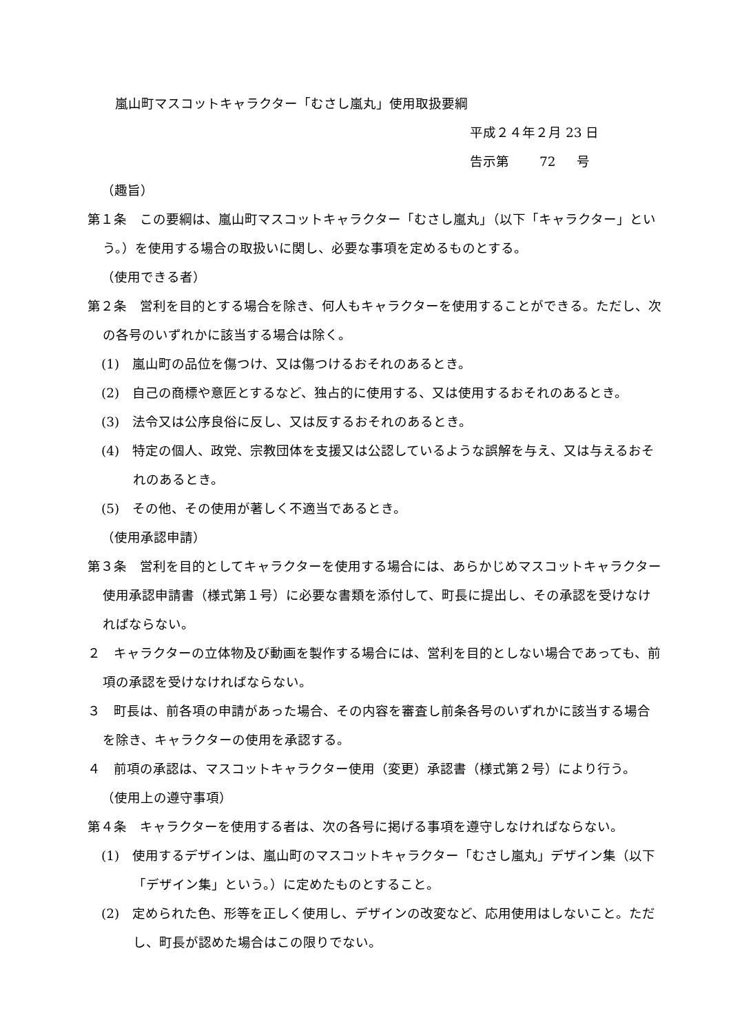嵐山町マスコットキャラクター「むさし嵐丸」使用取扱要綱
平成２４年２月 23 日
告示第　　 72 　 号
（趣旨）
第１条　この要綱は、嵐山町マスコットキャラクター「むさし嵐丸」（以下「キャラクター」という。）を使用する場合の取扱いに関し、必要な事項を定めるものとする。
（使用できる者）
第２条　営利を目的とする場合を除き、何人もキャラクターを使用することができる。ただし、次の各号のいずれかに該当する場合は除く。
(1)　嵐山町の品位を傷つけ、又は傷つけるおそれのあるとき。
(2)　自己の商標や意匠とするなど、独占的に使用する、又は使用するおそれのあるとき。
(3)　法令又は公序良俗に反し、又は反するおそれのあるとき。
(4)　特定の個人、政党、宗教団体を支援又は公認しているような誤解を与え、又は与えるおそれのあるとき。
(5)　その他、その使用が著しく不適当であるとき。
（使用承認申請）
第３条　営利を目的としてキャラクターを使用する場合には、あらかじめマスコットキャラクター使用承認申請書（様式第１号）に必要な書類を添付して、町長に提出し、その承認を受けなければならない。
２　キャラクターの立体物及び動画を製作する場合には、営利を目的としない場合であっても、前項の承認を受けなければならない。
３　町長は、前各項の申請があった場合、その内容を審査し前条各号のいずれかに該当する場合を除き、キャラクターの使用を承認する。
４　前項の承認は、マスコットキャラクター使用（変更）承認書（様式第２号）により行う。
（使用上の遵守事項）
第４条　キャラクターを使用する者は、次の各号に掲げる事項を遵守しなければならない。
(1)　使用するデザインは、嵐山町のマスコットキャラクター「むさし嵐丸」デザイン集（以下「デザイン集」という。）に定めたものとすること。
(2)　定められた色、形等を正しく使用し、デザインの改変など、応用使用はしないこと。ただし、町長が認めた場合はこの限りでない。